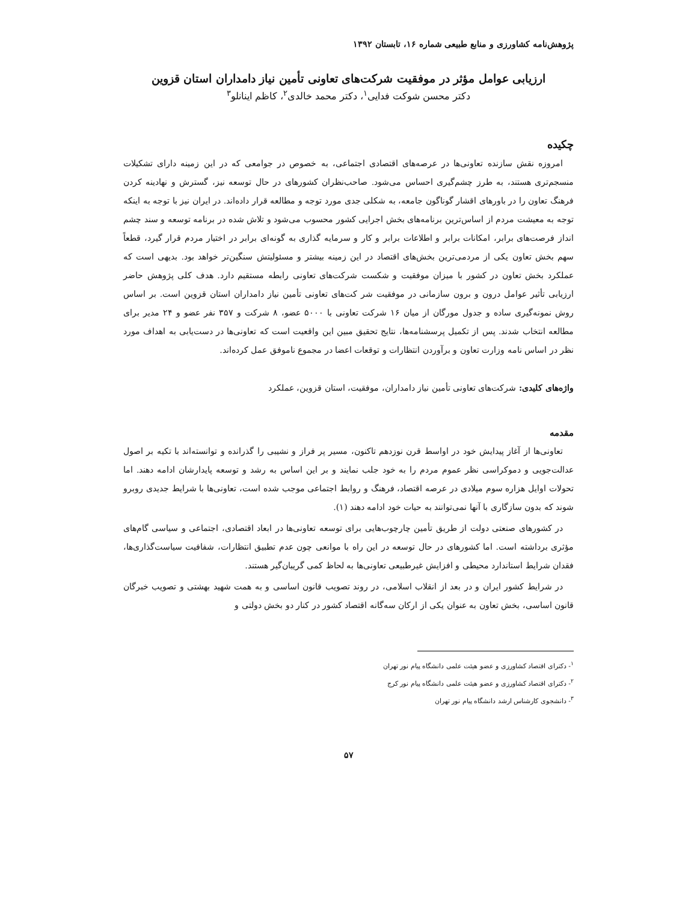پژوهش‌نامه کشاورزی و منابع طبیعی شماره ۱۶، تابستان ۱۳۹۲
ارزیابی عوامل مؤثر در موفقیت شرکت‌های تعاونی تأمین نیاز دامداران استان قزوین
دکتر محسن شوکت فدایی<sup>۱</sup>، دکتر محمد خالدی<sup>۲</sup>، کاظم اینانلو<sup>۳</sup>
چکیده
امروزه نقش سازنده تعاونی‌ها در عرصه‌های اقتصادی اجتماعی، به خصوص در جوامعی که در این زمینه دارای تشکیلات منسجم‌تری هستند، به طرز چشم‌گیری احساس می‌شود. صاحب‌نظران کشورهای در حال توسعه نیز، گسترش و نهادینه کردن فرهنگ تعاون را در باورهای اقشار گوناگون جامعه، به شکلی جدی مورد توجه و مطالعه قرار داده‌اند. در ایران نیز با توجه به اینکه توجه به معیشت مردم از اساس‌ترین برنامه‌های بخش اجرایی کشور محسوب می‌شود و تلاش شده در برنامه توسعه و سند چشم انداز فرصت‌های برابر، امکانات برابر و اطلاعات برابر و کار و سرمایه گذاری به گونه‌ای برابر در اختیار مردم قرار گیرد، قطعاً سهم بخش تعاون یکی از مردمی‌ترین بخش‌های اقتصاد در این زمینه بیشتر و مسئولیتش سنگین‌تر خواهد بود. بدیهی است که عملکرد بخش تعاون در کشور با میزان موفقیت و شکست شرکت‌های تعاونی رابطه مستقیم دارد. هدف کلی پژوهش حاضر ارزیابی تأثیر عوامل درون و برون سازمانی در موفقیت شر کت‌های تعاونی تأمین نیاز دامداران استان قزوین است. بر اساس روش نمونه‌گیری ساده و جدول مورگان از میان ۱۶ شرکت تعاونی با ۵۰۰۰ عضو، ۸ شرکت و ۳۵۷ نفر عضو و ۲۴ مدیر برای مطالعه انتخاب شدند. پس از تکمیل پرسشنامه‌ها، نتایج تحقیق مبین این واقعیت است که تعاونی‌ها در دست‌یابی به اهداف مورد نظر در اساس نامه وزارت تعاون و برآوردن انتظارات و توقعات اعضا در مجموع ناموفق عمل کرده‌اند.
واژه‌های کلیدی: شرکت‌های تعاونی تأمین نیاز دامداران، موفقیت، استان قزوین، عملکرد
مقدمه
تعاونی‌ها از آغاز پیدایش خود در اواسط قرن نوزدهم تاکنون، مسیر پر فراز و نشیبی را گذرانده و توانسته‌اند با تکیه بر اصول عدالت‌جویی و دموکراسی نظر عموم مردم را به خود جلب نمایند و بر این اساس به رشد و توسعه پایدارشان ادامه دهند. اما تحولات اوایل هزاره سوم میلادی در عرصه اقتصاد، فرهنگ و روابط اجتماعی موجب شده است، تعاونی‌ها با شرایط جدیدی روبرو شوند که بدون سازگاری با آنها نمی‌توانند به حیات خود ادامه دهند (۱).
در کشورهای صنعتی دولت از طریق تأمین چارچوب‌هایی برای توسعه تعاونی‌ها در ابعاد اقتصادی، اجتماعی و سیاسی گام‌های مؤثری برداشته است. اما کشورهای در حال توسعه در این راه با موانعی چون عدم تطبیق انتظارات، شفافیت سیاست‌گذاری‌ها، فقدان شرایط استاندارد محیطی و افزایش غیرطبیعی تعاونی‌ها به لحاظ کمی گریبان‌گیر هستند.
در شرایط کشور ایران و در بعد از انقلاب اسلامی، در روند تصویب قانون اساسی و به همت شهید بهشتی و تصویب خبرگان قانون اساسی، بخش تعاون به عنوان یکی از ارکان سه‌گانه اقتصاد کشور در کنار دو بخش دولتی و
<sup>۱</sup>- دکترای اقتصاد کشاورزی و عضو هیئت علمی دانشگاه پیام نور تهران
<sup>۲</sup>- دکترای اقتصاد کشاورزی و عضو هیئت علمی دانشگاه پیام نور کرج
<sup>۳</sup>- دانشجوی کارشناس ارشد دانشگاه پیام نور تهران
۵۷